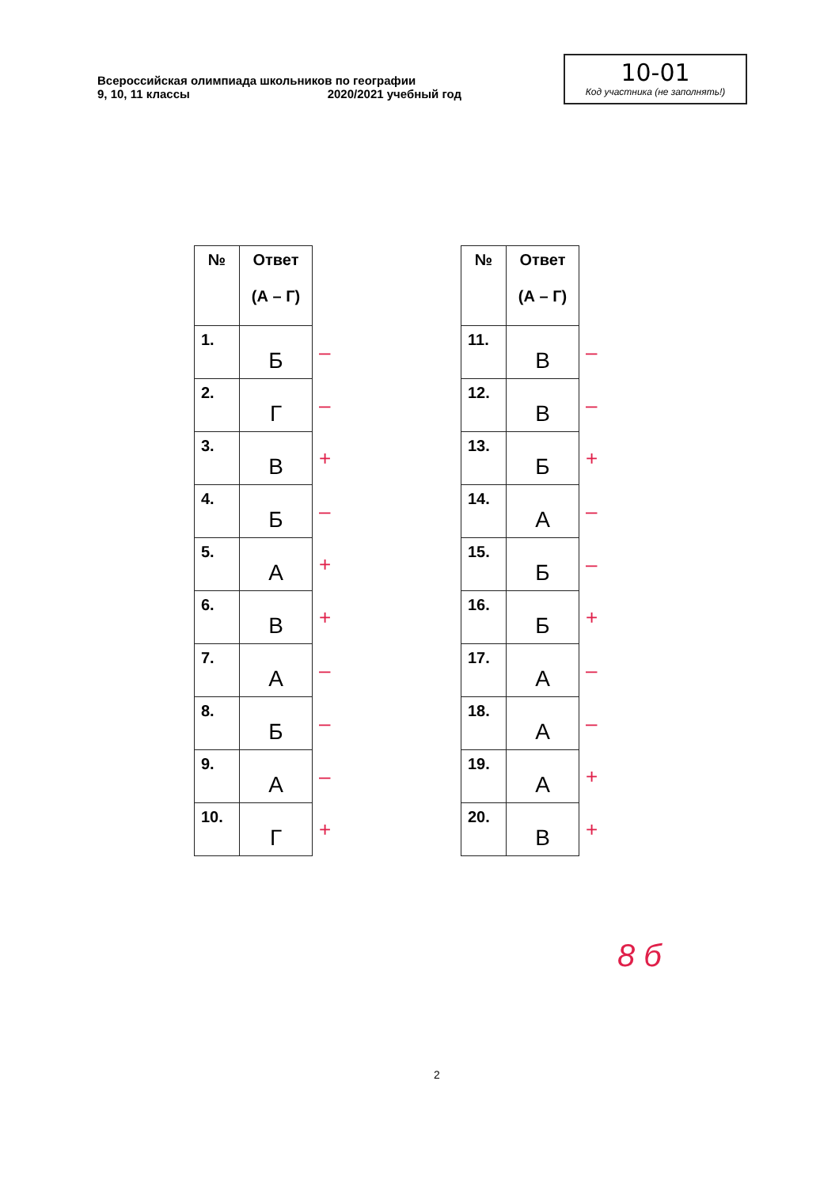Всероссийская олимпиада школьников по географии
9, 10, 11 классы 2020/2021 учебный год
10-01
Код участника (не заполнять!)
| № | Ответ (А – Г) | |
| --- | --- | --- |
| 1. | Б | – |
| 2. | Г | – |
| 3. | В | + |
| 4. | Б | – |
| 5. | А | + |
| 6. | В | + |
| 7. | А | – |
| 8. | Б | – |
| 9. | А | – |
| 10. | Г | + |
| № | Ответ (А – Г) | |
| --- | --- | --- |
| 11. | В | – |
| 12. | В | – |
| 13. | Б | + |
| 14. | А | – |
| 15. | Б | – |
| 16. | Б | + |
| 17. | А | – |
| 18. | А | – |
| 19. | А | + |
| 20. | В | + |
8 б
2